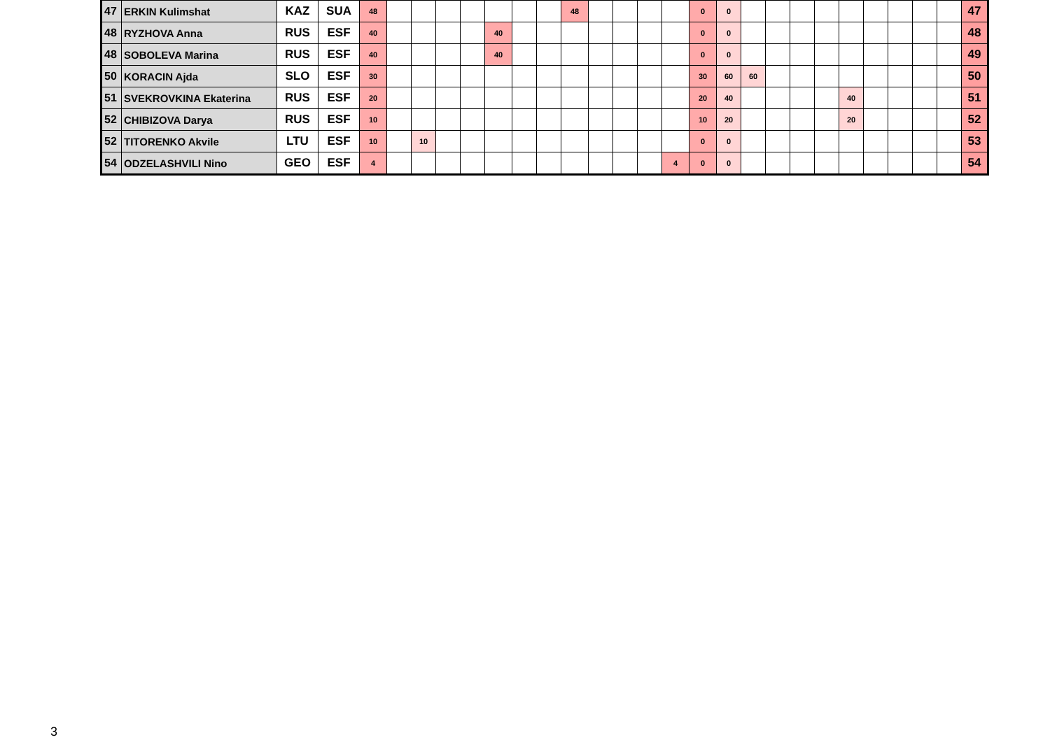| 47 | ERKIN Kulimshat | KAZ | SUA | 48 | | | | | | | | 48 | | | | | 0 | 0 | | | | | | | | | | 47 |
| 48 | RYZHOVA Anna | RUS | ESF | 40 | | | | | 40 | | | | | | | | 0 | 0 | | | | | | | | | | 48 |
| 48 | SOBOLEVA Marina | RUS | ESF | 40 | | | | | 40 | | | | | | | | 0 | 0 | | | | | | | | | | 49 |
| 50 | KORACIN Ajda | SLO | ESF | 30 | | | | | | | | | | | | | 30 | 60 | 60 | | | | | | | | | 50 |
| 51 | SVEKROVKINA Ekaterina | RUS | ESF | 20 | | | | | | | | | | | | | 20 | 40 | | | | | 40 | | | | | 51 |
| 52 | CHIBIZOVA Darya | RUS | ESF | 10 | | | | | | | | | | | | | 10 | 20 | | | | | 20 | | | | | 52 |
| 52 | TITORENKO Akvile | LTU | ESF | 10 | | 10 | | | | | | | | | | | 0 | 0 | | | | | | | | | | 53 |
| 54 | ODZELASHVILI Nino | GEO | ESF | 4 | | | | | | | | | | | | 4 | 0 | 0 | | | | | | | | | | 54 |
3